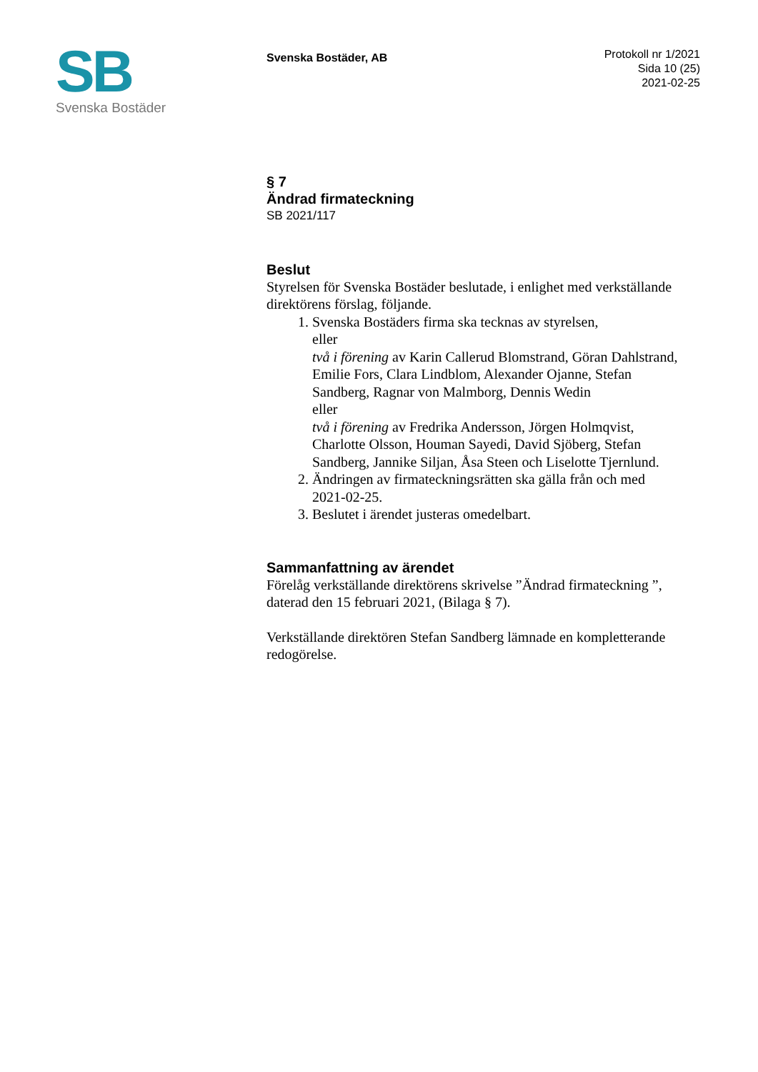SB
Svenska Bostäder
Svenska Bostäder, AB
Protokoll nr 1/2021
Sida 10 (25)
2021-02-25
§ 7
Ändrad firmateckning
SB 2021/117
Beslut
Styrelsen för Svenska Bostäder beslutade, i enlighet med verkställande direktörens förslag, följande.
1. Svenska Bostäders firma ska tecknas av styrelsen,
eller
två i förening av Karin Callerud Blomstrand, Göran Dahlstrand, Emilie Fors, Clara Lindblom, Alexander Ojanne, Stefan Sandberg, Ragnar von Malmborg, Dennis Wedin
eller
två i förening av Fredrika Andersson, Jörgen Holmqvist, Charlotte Olsson, Houman Sayedi, David Sjöberg, Stefan Sandberg, Jannike Siljan, Åsa Steen och Liselotte Tjernlund.
2. Ändringen av firmateckningsrätten ska gälla från och med 2021-02-25.
3. Beslutet i ärendet justeras omedelbart.
Sammanfattning av ärendet
Förelåg verkställande direktörens skrivelse ”Ändrad firmateckning ”, daterad den 15 februari 2021, (Bilaga § 7).
Verkställande direktören Stefan Sandberg lämnade en kompletterande redogörelse.